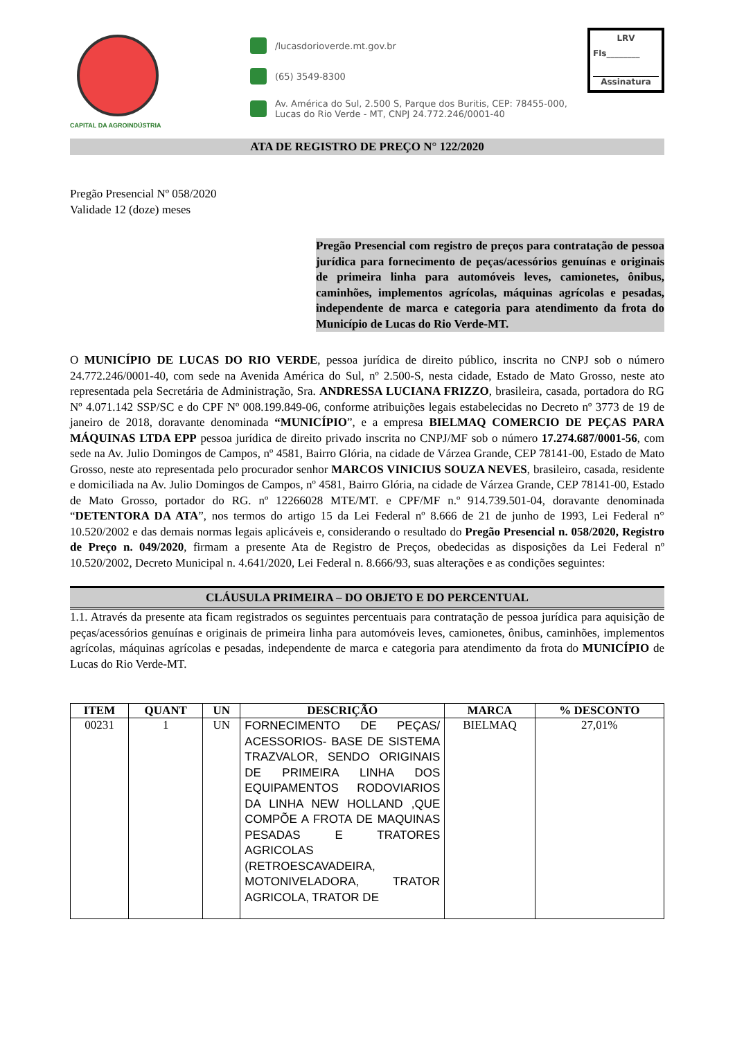CAPITAL DA AGROINDÚSTRIA
/lucasdorioverde.mt.gov.br
(65) 3549-8300
Av. América do Sul, 2.500 S, Parque dos Buritis, CEP: 78455-000,
Lucas do Rio Verde - MT, CNPJ 24.772.246/0001-40
LRV
Fls________
Assinatura
ATA DE REGISTRO DE PREÇO N° 122/2020
Pregão Presencial Nº 058/2020
Validade 12 (doze) meses
Pregão Presencial com registro de preços para contratação de pessoa jurídica para fornecimento de peças/acessórios genuínas e originais de primeira linha para automóveis leves, camionetes, ônibus, caminhões, implementos agrícolas, máquinas agrícolas e pesadas, independente de marca e categoria para atendimento da frota do Município de Lucas do Rio Verde-MT.
O MUNICÍPIO DE LUCAS DO RIO VERDE, pessoa jurídica de direito público, inscrita no CNPJ sob o número 24.772.246/0001-40, com sede na Avenida América do Sul, nº 2.500-S, nesta cidade, Estado de Mato Grosso, neste ato representada pela Secretária de Administração, Sra. ANDRESSA LUCIANA FRIZZO, brasileira, casada, portadora do RG Nº 4.071.142 SSP/SC e do CPF Nº 008.199.849-06, conforme atribuições legais estabelecidas no Decreto nº 3773 de 19 de janeiro de 2018, doravante denominada “MUNICÍPIO”, e a empresa BIELMAQ COMERCIO DE PEÇAS PARA MÁQUINAS LTDA EPP pessoa jurídica de direito privado inscrita no CNPJ/MF sob o número 17.274.687/0001-56, com sede na Av. Julio Domingos de Campos, nº 4581, Bairro Glória, na cidade de Várzea Grande, CEP 78141-00, Estado de Mato Grosso, neste ato representada pelo procurador senhor MARCOS VINICIUS SOUZA NEVES, brasileiro, casada, residente e domiciliada na Av. Julio Domingos de Campos, nº 4581, Bairro Glória, na cidade de Várzea Grande, CEP 78141-00, Estado de Mato Grosso, portador do RG. nº 12266028 MTE/MT. e CPF/MF n.º 914.739.501-04, doravante denominada “DETENTORA DA ATA”, nos termos do artigo 15 da Lei Federal nº 8.666 de 21 de junho de 1993, Lei Federal n° 10.520/2002 e das demais normas legais aplicáveis e, considerando o resultado do Pregão Presencial n. 058/2020, Registro de Preço n. 049/2020, firmam a presente Ata de Registro de Preços, obedecidas as disposições da Lei Federal nº 10.520/2002, Decreto Municipal n. 4.641/2020, Lei Federal n. 8.666/93, suas alterações e as condições seguintes:
CLÁUSULA PRIMEIRA – DO OBJETO E DO PERCENTUAL
1.1. Através da presente ata ficam registrados os seguintes percentuais para contratação de pessoa jurídica para aquisição de peças/acessórios genuínas e originais de primeira linha para automóveis leves, camionetes, ônibus, caminhões, implementos agrícolas, máquinas agrícolas e pesadas, independente de marca e categoria para atendimento da frota do MUNICÍPIO de Lucas do Rio Verde-MT.
| ITEM | QUANT | UN | DESCRIÇÃO | MARCA | % DESCONTO |
| --- | --- | --- | --- | --- | --- |
| 00231 | 1 | UN | FORNECIMENTO DE PEÇAS/ ACESSORIOS- BASE DE SISTEMA TRAZVALOR, SENDO ORIGINAIS DE PRIMEIRA LINHA DOS EQUIPAMENTOS RODOVIARIOS DA LINHA NEW HOLLAND ,QUE COMPÕE A FROTA DE MAQUINAS PESADAS E TRATORES AGRICOLAS (RETROESCAVADEIRA, MOTONIVELADORA, TRATOR AGRICOLA, TRATOR DE | BIELMAQ | 27,01% |